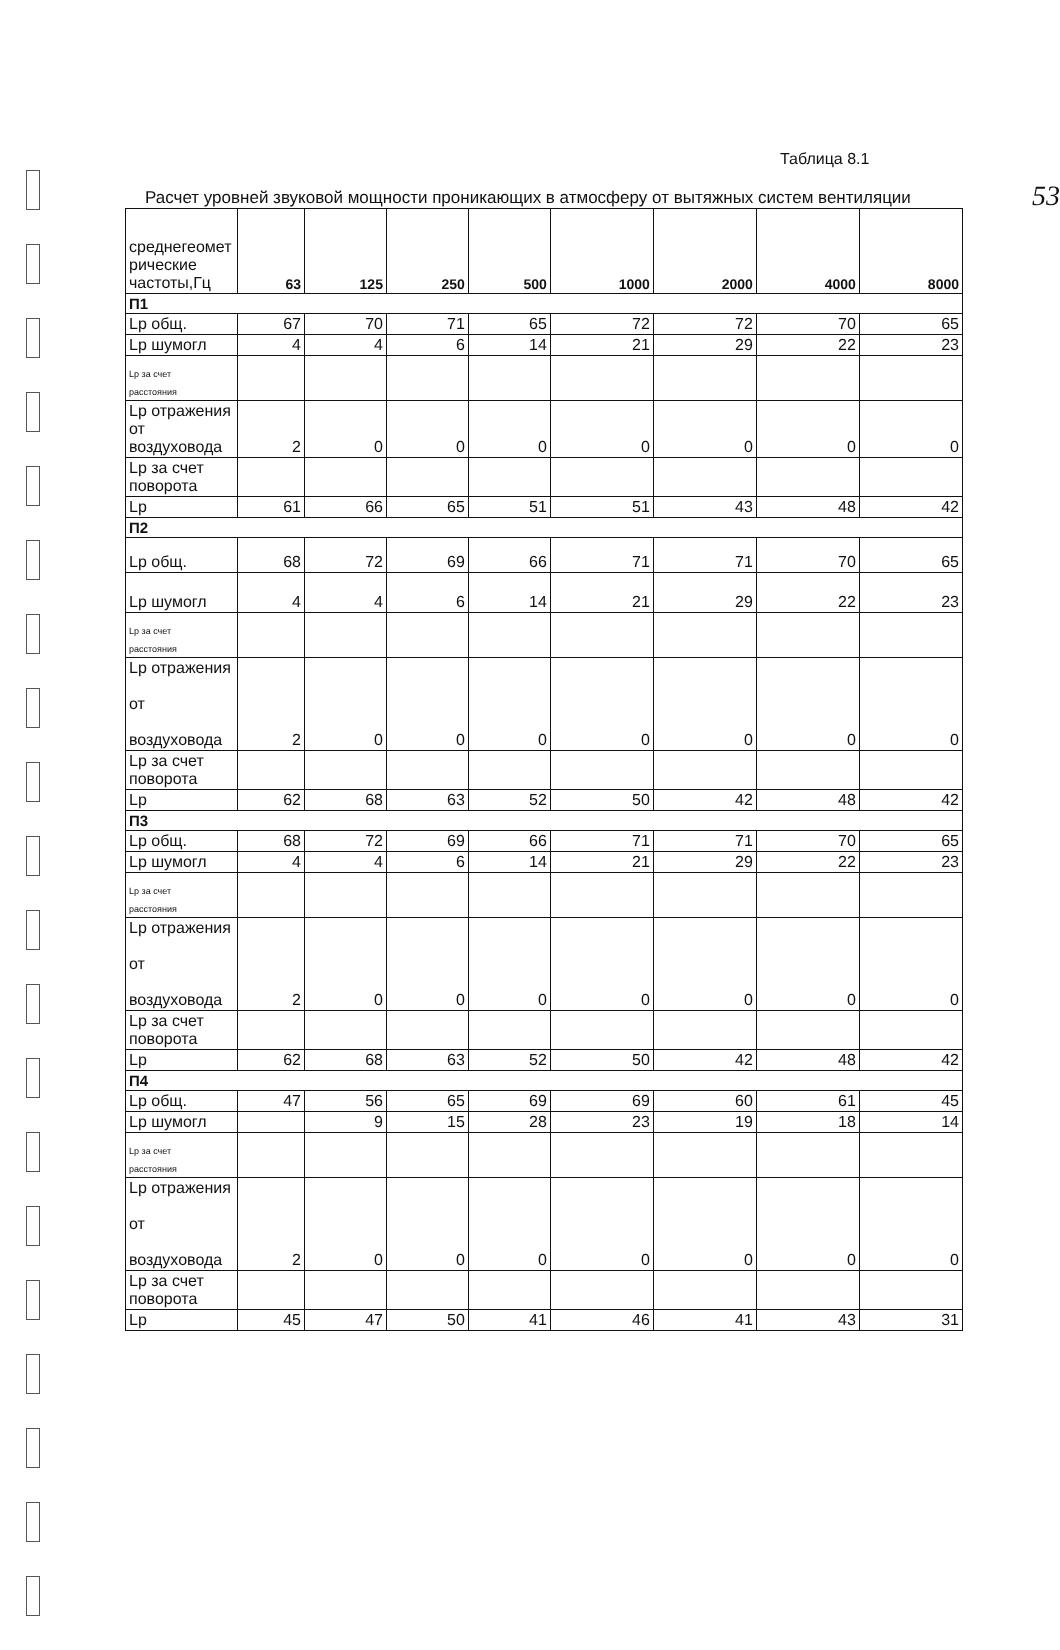53
Таблица 8.1
Расчет уровней звуковой мощности проникающих в атмосферу от вытяжных систем вентиляции
| среднегеомет рические частоты,Гц | 63 | 125 | 250 | 500 | 1000 | 2000 | 4000 | 8000 |
| П1 | | | | | | | | |
| Lp общ. | 67 | 70 | 71 | 65 | 72 | 72 | 70 | 65 |
| Lp шумогл | 4 | 4 | 6 | 14 | 21 | 29 | 22 | 23 |
| Lp за счет расстояния | | | | | | | | |
| Lp отражения от воздуховода | 2 | 0 | 0 | 0 | 0 | 0 | 0 | 0 |
| Lp за счет поворота | | | | | | | | |
| Lp | 61 | 66 | 65 | 51 | 51 | 43 | 48 | 42 |
| П2 | | | | | | | | |
| Lp общ. | 68 | 72 | 69 | 66 | 71 | 71 | 70 | 65 |
| Lp шумогл | 4 | 4 | 6 | 14 | 21 | 29 | 22 | 23 |
| Lp за счет расстояния | | | | | | | | |
| Lp отражения от воздуховода | 2 | 0 | 0 | 0 | 0 | 0 | 0 | 0 |
| Lp за счет поворота | | | | | | | | |
| Lp | 62 | 68 | 63 | 52 | 50 | 42 | 48 | 42 |
| П3 | | | | | | | | |
| Lp общ. | 68 | 72 | 69 | 66 | 71 | 71 | 70 | 65 |
| Lp шумогл | 4 | 4 | 6 | 14 | 21 | 29 | 22 | 23 |
| Lp за счет расстояния | | | | | | | | |
| Lp отражения от воздуховода | 2 | 0 | 0 | 0 | 0 | 0 | 0 | 0 |
| Lp за счет поворота | | | | | | | | |
| Lp | 62 | 68 | 63 | 52 | 50 | 42 | 48 | 42 |
| П4 | | | | | | | | |
| Lp общ. | 47 | 56 | 65 | 69 | 69 | 60 | 61 | 45 |
| Lp шумогл | | 9 | 15 | 28 | 23 | 19 | 18 | 14 |
| Lp за счет расстояния | | | | | | | | |
| Lp отражения от воздуховода | 2 | 0 | 0 | 0 | 0 | 0 | 0 | 0 |
| Lp за счет поворота | | | | | | | | |
| Lp | 45 | 47 | 50 | 41 | 46 | 41 | 43 | 31 |